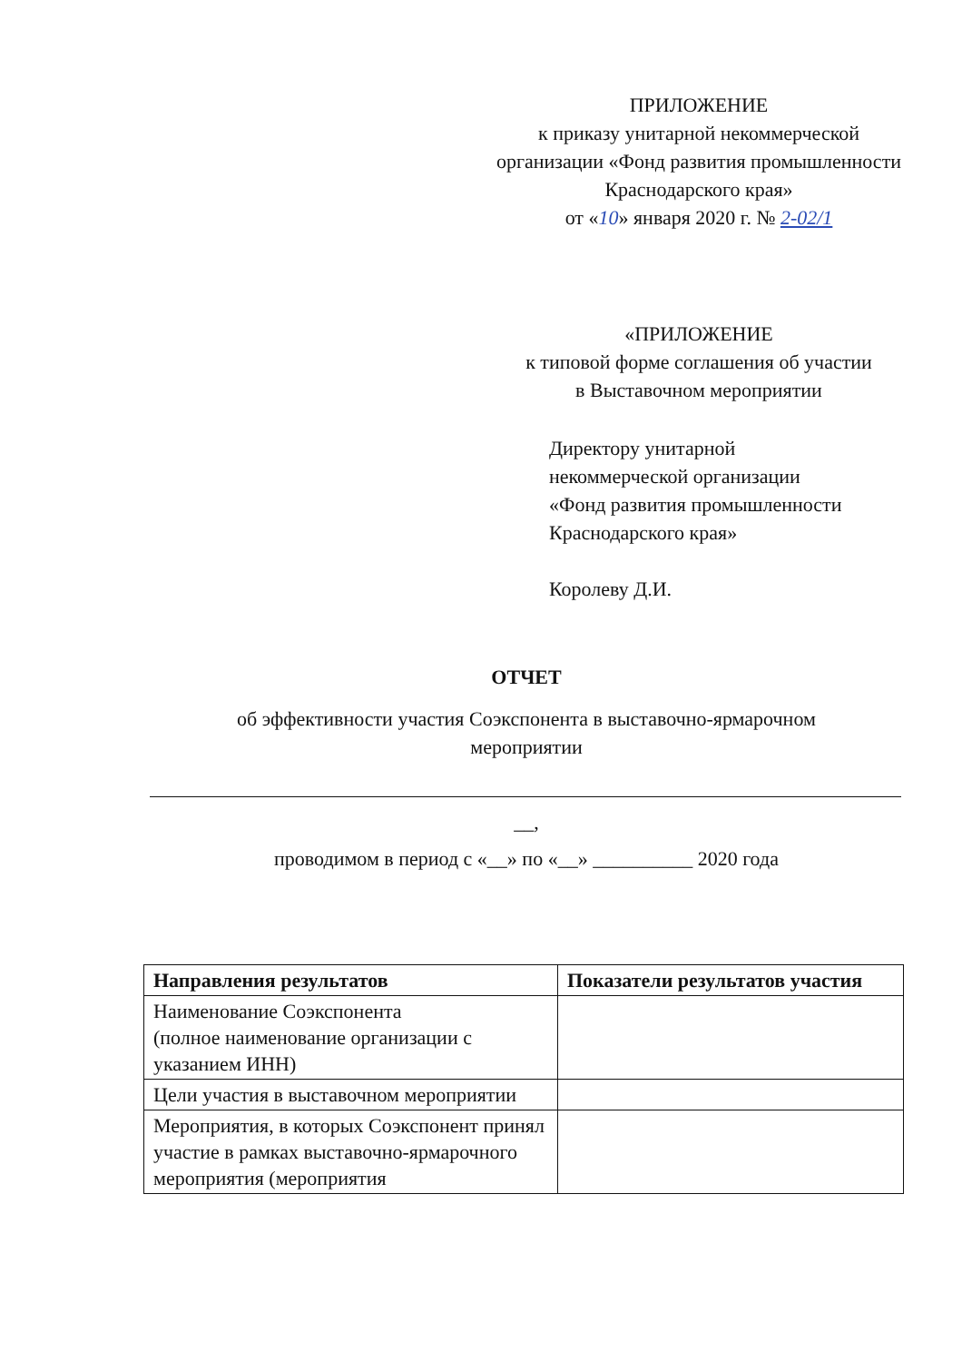ПРИЛОЖЕНИЕ
к приказу унитарной некоммерческой организации «Фонд развития промышленности
Краснодарского края»
от «10» января 2020 г. № 2-02/1
«ПРИЛОЖЕНИЕ
к типовой форме соглашения об участии
в Выставочном мероприятии
Директору унитарной
некоммерческой организации
«Фонд развития промышленности
Краснодарского края»
Королеву Д.И.
ОТЧЕТ
об эффективности участия Соэкспонента в выставочно-ярмарочном
мероприятии
__,
проводимом в период с «__» по «__» __________ 2020 года
| Направления результатов | Показатели результатов участия |
| --- | --- |
| Наименование Соэкспонента (полное наименование организации с указанием ИНН) | |
| Цели участия в выставочном мероприятии | |
| Мероприятия, в которых Соэкспонент принял участие в рамках выставочно-ярмарочного мероприятия (мероприятия | |